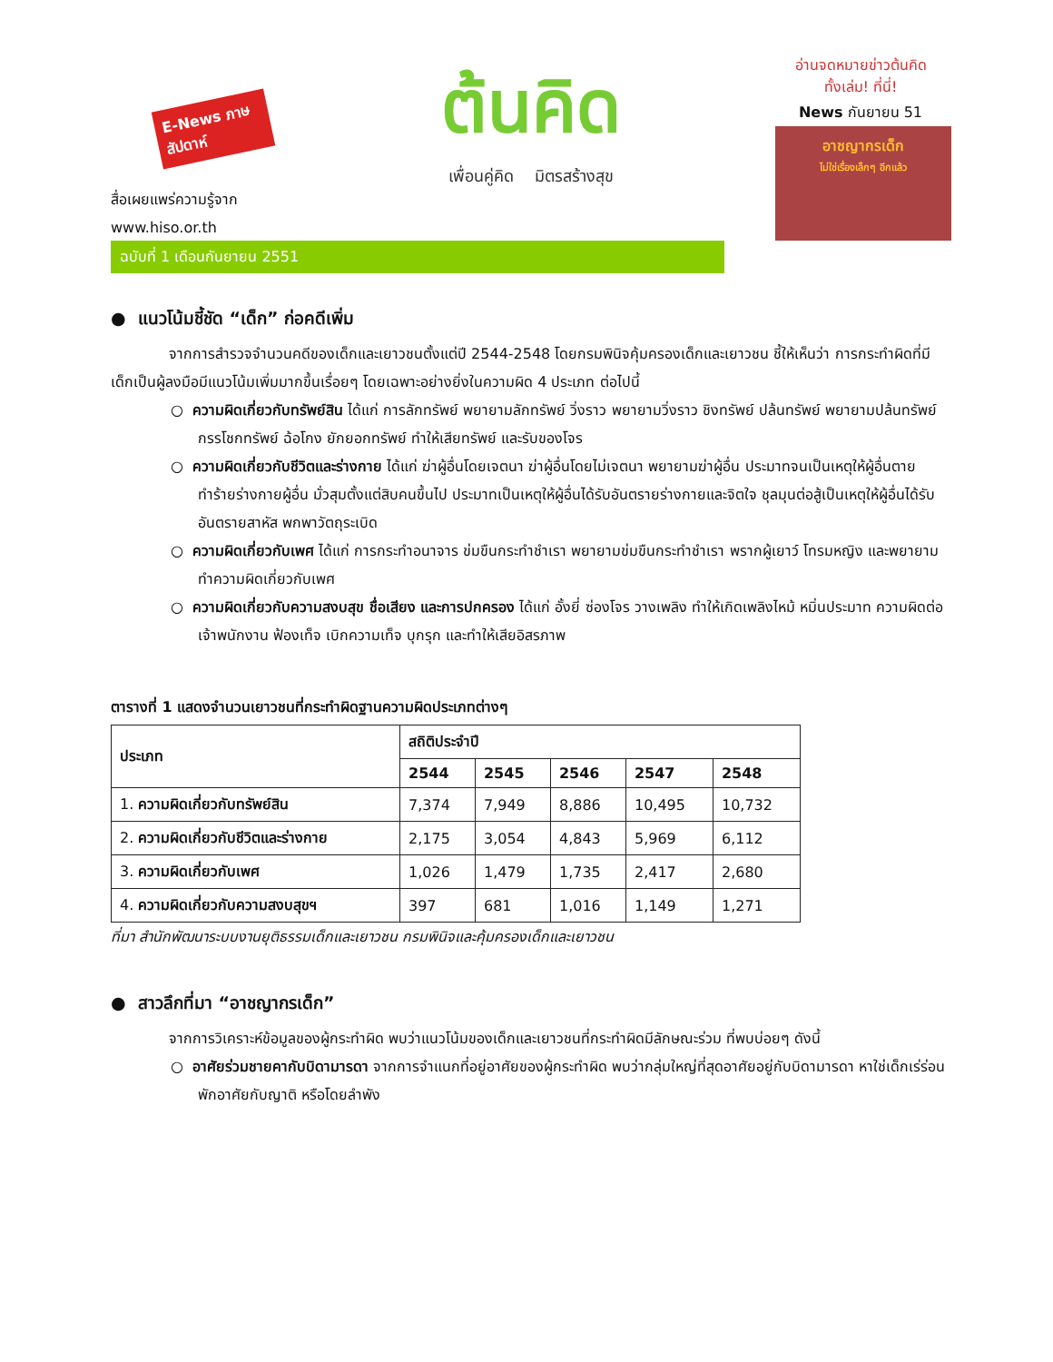E-News ภาษสัปดาห์
สื่อเผยแพร่ความรู้จาก
www.hiso.or.th
ต้นคิด
เพื่อนคู่คิด มิตรสร้างสุข
อ่านจดหมายข่าวต้นคิด
ทั้งเล่ม! ที่นี่!
News กันยายน 51
อาชญากรเด็ก
ไม่ใช่เรื่องเล็กๆ อีกแล้ว
ฉบับที่ 1 เดือนกันยายน 2551
● แนวโน้มชี้ชัด “เด็ก” ก่อคดีเพิ่ม
จากการสำรวจจำนวนคดีของเด็กและเยาวชนตั้งแต่ปี 2544-2548 โดยกรมพินิจคุ้มครองเด็กและเยาวชน ชี้ให้เห็นว่า การกระทำผิดที่มีเด็กเป็นผู้ลงมือมีแนวโน้มเพิ่มมากขึ้นเรื่อยๆ โดยเฉพาะอย่างยิ่งในความผิด 4 ประเภท ต่อไปนี้
○ ความผิดเกี่ยวกับทรัพย์สิน ได้แก่ การลักทรัพย์ พยายามลักทรัพย์ วิ่งราว พยายามวิ่งราว ชิงทรัพย์ ปล้นทรัพย์ พยายามปล้นทรัพย์ กรรโชกทรัพย์ ฉ้อโกง ยักยอกทรัพย์ ทำให้เสียทรัพย์ และรับของโจร
○ ความผิดเกี่ยวกับชีวิตและร่างกาย ได้แก่ ฆ่าผู้อื่นโดยเจตนา ฆ่าผู้อื่นโดยไม่เจตนา พยายามฆ่าผู้อื่น ประมาทจนเป็นเหตุให้ผู้อื่นตาย ทำร้ายร่างกายผู้อื่น มั่วสุมตั้งแต่สิบคนขึ้นไป ประมาทเป็นเหตุให้ผู้อื่นได้รับอันตรายร่างกายและจิตใจ ชุลมุนต่อสู้เป็นเหตุให้ผู้อื่นได้รับอันตรายสาหัส พกพาวัตถุระเบิด
○ ความผิดเกี่ยวกับเพศ ได้แก่ การกระทำอนาจาร ข่มขืนกระทำชำเรา พยายามข่มขืนกระทำชำเรา พรากผู้เยาว์ โทรมหญิง และพยายามทำความผิดเกี่ยวกับเพศ
○ ความผิดเกี่ยวกับความสงบสุข ชื่อเสียง และการปกครอง ได้แก่ อั้งยี่ ซ่องโจร วางเพลิง ทำให้เกิดเพลิงไหม้ หมิ่นประมาท ความผิดต่อเจ้าพนักงาน ฟ้องเท็จ เบิกความเท็จ บุกรุก และทำให้เสียอิสรภาพ
ตารางที่ 1 แสดงจำนวนเยาวชนที่กระทำผิดฐานความผิดประเภทต่างๆ
| ประเภท | สถิติประจำปี | | | | |
| --- | --- | --- | --- | --- | --- |
| | 2544 | 2545 | 2546 | 2547 | 2548 |
| 1. ความผิดเกี่ยวกับทรัพย์สิน | 7,374 | 7,949 | 8,886 | 10,495 | 10,732 |
| 2. ความผิดเกี่ยวกับชีวิตและร่างกาย | 2,175 | 3,054 | 4,843 | 5,969 | 6,112 |
| 3. ความผิดเกี่ยวกับเพศ | 1,026 | 1,479 | 1,735 | 2,417 | 2,680 |
| 4. ความผิดเกี่ยวกับความสงบสุขฯ | 397 | 681 | 1,016 | 1,149 | 1,271 |
ที่มา สำนักพัฒนาระบบงานยุติธรรมเด็กและเยาวชน กรมพินิจและคุ้มครองเด็กและเยาวชน
● สาวลึกที่มา “อาชญากรเด็ก”
จากการวิเคราะห์ข้อมูลของผู้กระทำผิด พบว่าแนวโน้มของเด็กและเยาวชนที่กระทำผิดมีลักษณะร่วม ที่พบบ่อยๆ ดังนี้
○ อาศัยร่วมชายคากับบิดามารดา จากการจำแนกที่อยู่อาศัยของผู้กระทำผิด พบว่ากลุ่มใหญ่ที่สุดอาศัยอยู่กับบิดามารดา หาใช่เด็กเร่ร่อน พักอาศัยกับญาติ หรือโดยลำพัง